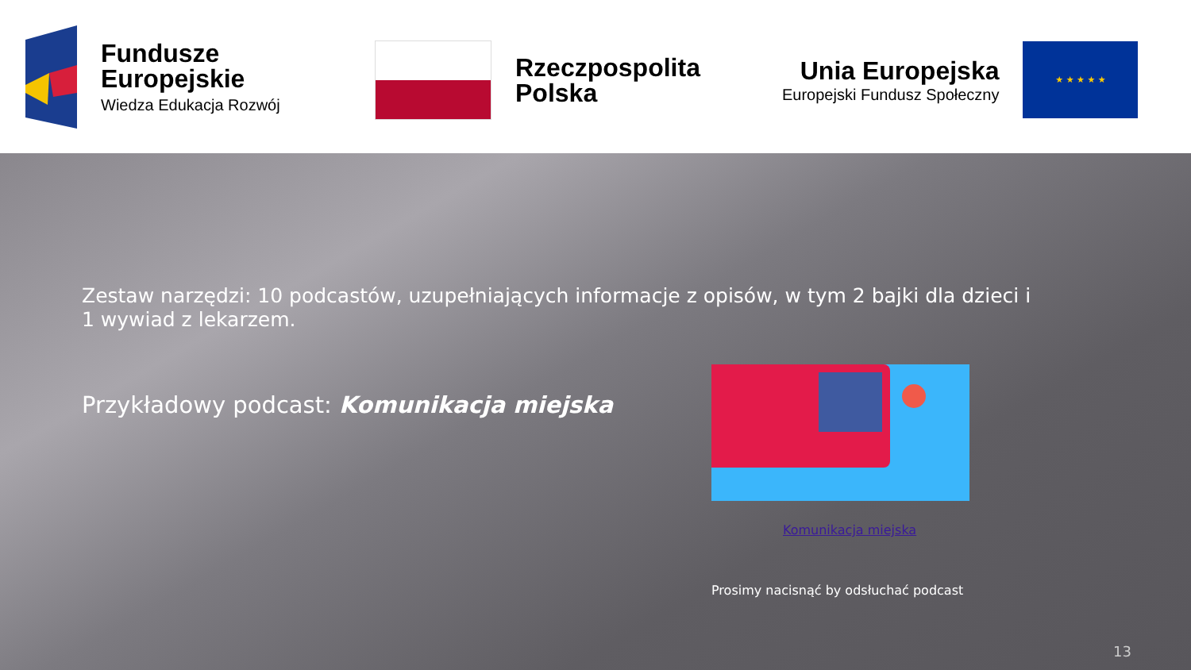Fundusze
Europejskie
Wiedza Edukacja Rozwój
Rzeczpospolita
Polska
Unia Europejska
Europejski Fundusz Społeczny
★ ★ ★ ★ ★
Zestaw narzędzi: 10 podcastów, uzupełniających informacje z opisów, w tym 2 bajki dla dzieci i 1 wywiad z lekarzem.
Przykładowy podcast: Komunikacja miejska
Komunikacja miejska
Prosimy nacisnąć by odsłuchać podcast
13